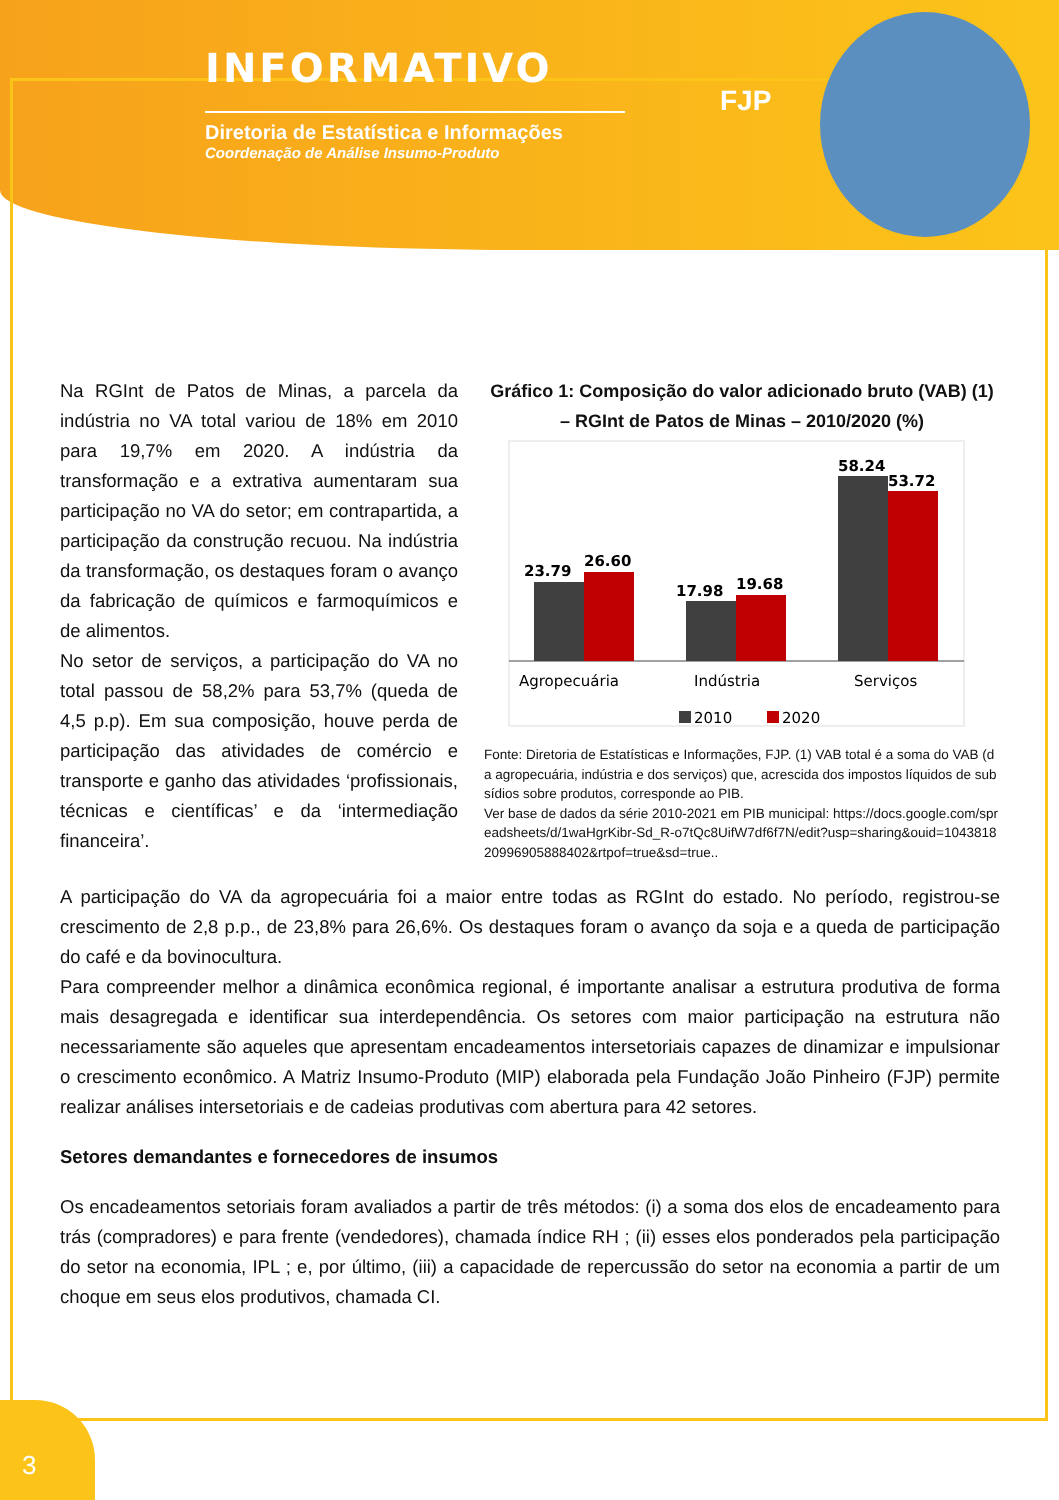INFORMATIVO
Diretoria de Estatística e Informações
Coordenação de Análise Insumo-Produto
FJP
Na RGInt de Patos de Minas, a parcela da indústria no VA total variou de 18% em 2010 para 19,7% em 2020. A indústria da transformação e a extrativa aumentaram sua participação no VA do setor; em contrapartida, a participação da construção recuou. Na indústria da transformação, os destaques foram o avanço da fabricação de químicos e farmoquímicos e de alimentos.
No setor de serviços, a participação do VA no total passou de 58,2% para 53,7% (queda de 4,5 p.p). Em sua composição, houve perda de participação das atividades de comércio e transporte e ganho das atividades ‘profissionais, técnicas e científicas’ e da ‘intermediação financeira’.
Gráfico 1: Composição do valor adicionado bruto (VAB) (1) – RGInt de Patos de Minas – 2010/2020 (%)
23.79
26.60
17.98
19.68
58.24
53.72
Agropecuária
Indústria
Serviços
2010
2020
Fonte: Diretoria de Estatísticas e Informações, FJP. (1) VAB total é a soma do VAB (da agropecuária, indústria e dos serviços) que, acrescida dos impostos líquidos de subsídios sobre produtos, corresponde ao PIB.
Ver base de dados da série 2010-2021 em PIB municipal: https://docs.google.com/spreadsheets/d/1waHgrKibr-Sd_R-o7tQc8UifW7df6f7N/edit?usp=sharing&ouid=104381820996905888402&rtpof=true&sd=true..
A participação do VA da agropecuária foi a maior entre todas as RGInt do estado. No período, registrou-se crescimento de 2,8 p.p., de 23,8% para 26,6%. Os destaques foram o avanço da soja e a queda de participação do café e da bovinocultura.
Para compreender melhor a dinâmica econômica regional, é importante analisar a estrutura produtiva de forma mais desagregada e identificar sua interdependência. Os setores com maior participação na estrutura não necessariamente são aqueles que apresentam encadeamentos intersetoriais capazes de dinamizar e impulsionar o crescimento econômico. A Matriz Insumo-Produto (MIP) elaborada pela Fundação João Pinheiro (FJP) permite realizar análises intersetoriais e de cadeias produtivas com abertura para 42 setores.
Setores demandantes e fornecedores de insumos
Os encadeamentos setoriais foram avaliados a partir de três métodos: (i) a soma dos elos de encadeamento para trás (compradores) e para frente (vendedores), chamada índice RH ; (ii) esses elos ponderados pela participação do setor na economia, IPL ; e, por último, (iii) a capacidade de repercussão do setor na economia a partir de um choque em seus elos produtivos, chamada CI.
3